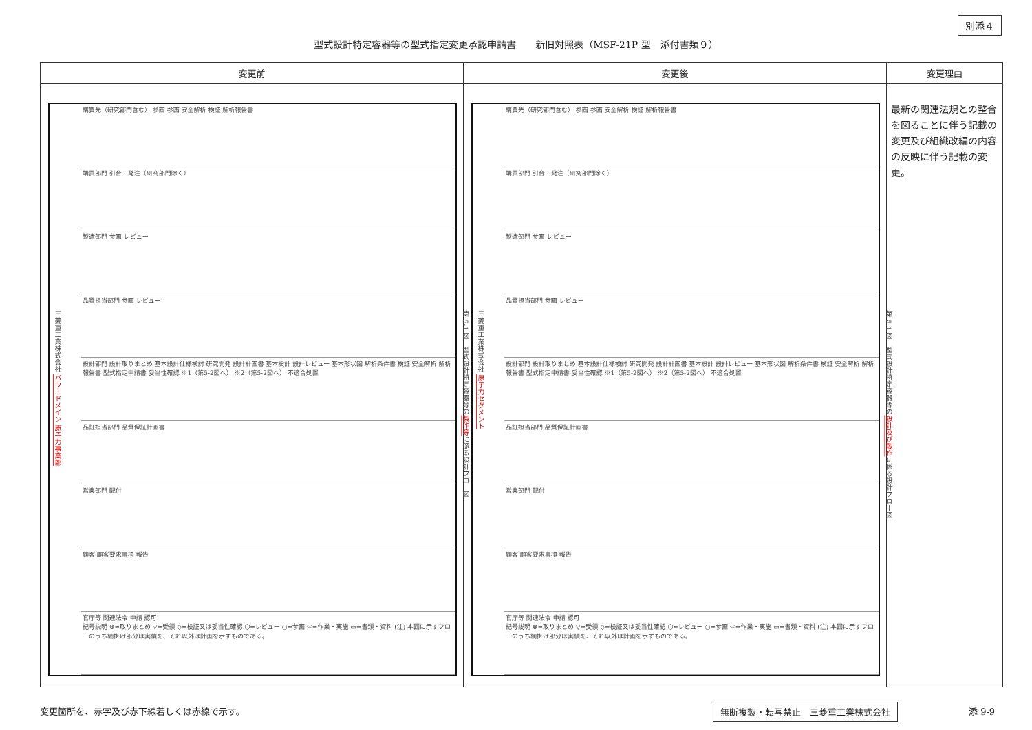別添４
型式設計特定容器等の型式指定変更承認申請書　　新旧対照表（MSF-21P 型　添付書類９）
| 変更前 | 変更後 | 変更理由 |
| --- | --- | --- |
| 三菱重工業株式会社 パワードメイン 原子力事業部 購買先（研究部門含む） 参画 参画 安全解析 検証 解析報告書 購買部門 引合・発注（研究部門除く） 製造部門 参画 レビュー 品質担当部門 参画 レビュー 設計部門 設計取りまとめ 基本設計仕様検討 研究開発 設計計画書 基本設計 設計レビュー 基本形状図 解析条件書 検証 安全解析 解析報告書 型式指定申請書 妥当性確認 ※1（第5-2図へ） ※2（第5-2図へ） 不適合処置 品証担当部門 品質保証計画書 営業部門 配付 顧客 顧客要求事項 報告 官庁等 関連法令 申請 認可 記号説明 ⊗=取りまとめ ▽=受領 ◇=検証又は妥当性確認 ⬡=レビュー ○=参画 ⬭=作業・実施 ▭=書類・資料 (注) 本図に示すフローのうち網掛け部分は実績を、それ以外は計画を示すものである。 第 5-1 図 型式設計特定容器等の 製作等 に係る設計フロー図 | 三菱重工業株式会社 原子力セグメント 購買先（研究部門含む） 参画 参画 安全解析 検証 解析報告書 購買部門 引合・発注（研究部門除く） 製造部門 参画 レビュー 品質担当部門 参画 レビュー 設計部門 設計取りまとめ 基本設計仕様検討 研究開発 設計計画書 基本設計 設計レビュー 基本形状図 解析条件書 検証 安全解析 解析報告書 型式指定申請書 妥当性確認 ※1（第5-2図へ） ※2（第5-2図へ） 不適合処置 品証担当部門 品質保証計画書 営業部門 配付 顧客 顧客要求事項 報告 官庁等 関連法令 申請 認可 記号説明 ⊗=取りまとめ ▽=受領 ◇=検証又は妥当性確認 ⬡=レビュー ○=参画 ⬭=作業・実施 ▭=書類・資料 (注) 本図に示すフローのうち網掛け部分は実績を、それ以外は計画を示すものである。 第 5-1 図 型式設計特定容器等の 設計及び製作 に係る設計フロー図 | 最新の関連法規との整合を図ることに伴う記載の変更及び組織改編の内容の反映に伴う記載の変更。 |
変更箇所を、赤字及び赤下線若しくは赤線で示す。
無断複製・転写禁止　三菱重工業株式会社
添 9-9